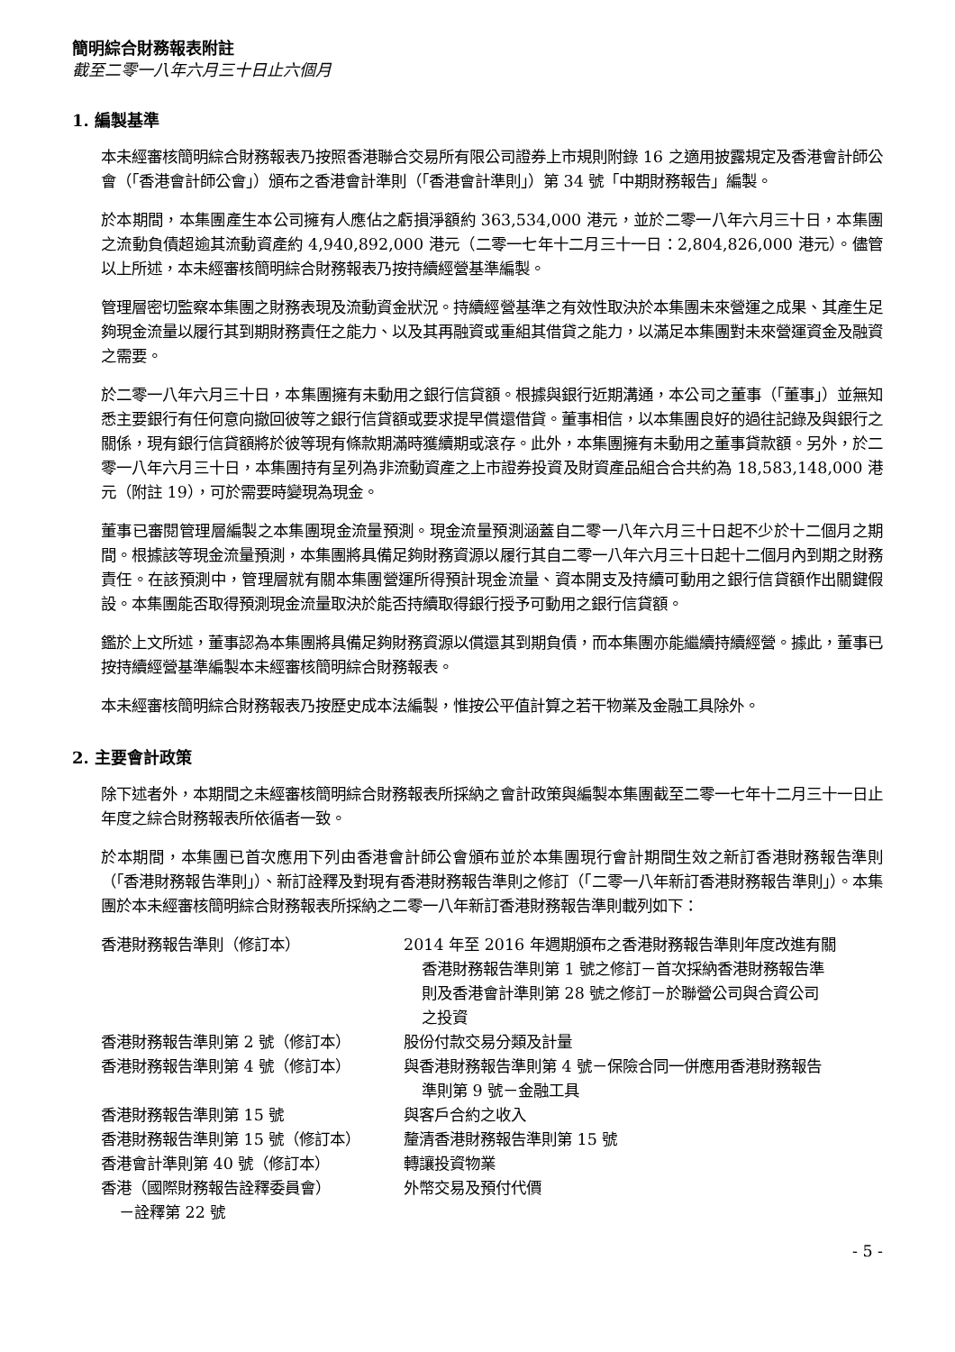簡明綜合財務報表附註
截至二零一八年六月三十日止六個月
1. 編製基準
本未經審核簡明綜合財務報表乃按照香港聯合交易所有限公司證券上市規則附錄 16 之適用披露規定及香港會計師公會（「香港會計師公會」）頒布之香港會計準則（「香港會計準則」）第 34 號「中期財務報告」編製。
於本期間，本集團產生本公司擁有人應佔之虧損淨額約 363,534,000 港元，並於二零一八年六月三十日，本集團之流動負債超逾其流動資產約 4,940,892,000 港元（二零一七年十二月三十一日：2,804,826,000 港元）。儘管以上所述，本未經審核簡明綜合財務報表乃按持續經營基準編製。
管理層密切監察本集團之財務表現及流動資金狀況。持續經營基準之有效性取決於本集團未來營運之成果、其產生足夠現金流量以履行其到期財務責任之能力、以及其再融資或重組其借貸之能力，以滿足本集團對未來營運資金及融資之需要。
於二零一八年六月三十日，本集團擁有未動用之銀行信貸額。根據與銀行近期溝通，本公司之董事（「董事」）並無知悉主要銀行有任何意向撤回彼等之銀行信貸額或要求提早償還借貸。董事相信，以本集團良好的過往記錄及與銀行之關係，現有銀行信貸額將於彼等現有條款期滿時獲續期或滾存。此外，本集團擁有未動用之董事貸款額。另外，於二零一八年六月三十日，本集團持有呈列為非流動資產之上市證券投資及財資產品組合合共約為 18,583,148,000 港元（附註 19），可於需要時變現為現金。
董事已審閱管理層編製之本集團現金流量預測。現金流量預測涵蓋自二零一八年六月三十日起不少於十二個月之期間。根據該等現金流量預測，本集團將具備足夠財務資源以履行其自二零一八年六月三十日起十二個月內到期之財務責任。在該預測中，管理層就有關本集團營運所得預計現金流量、資本開支及持續可動用之銀行信貸額作出關鍵假設。本集團能否取得預測現金流量取決於能否持續取得銀行授予可動用之銀行信貸額。
鑑於上文所述，董事認為本集團將具備足夠財務資源以償還其到期負債，而本集團亦能繼續持續經營。據此，董事已按持續經營基準編製本未經審核簡明綜合財務報表。
本未經審核簡明綜合財務報表乃按歷史成本法編製，惟按公平值計算之若干物業及金融工具除外。
2. 主要會計政策
除下述者外，本期間之未經審核簡明綜合財務報表所採納之會計政策與編製本集團截至二零一七年十二月三十一日止年度之綜合財務報表所依循者一致。
於本期間，本集團已首次應用下列由香港會計師公會頒布並於本集團現行會計期間生效之新訂香港財務報告準則（「香港財務報告準則」）、新訂詮釋及對現有香港財務報告準則之修訂（「二零一八年新訂香港財務報告準則」）。本集團於本未經審核簡明綜合財務報表所採納之二零一八年新訂香港財務報告準則載列如下：
| 香港財務報告準則（修訂本） | 2014 年至 2016 年週期頒布之香港財務報告準則年度改進有關 香港財務報告準則第 1 號之修訂－首次採納香港財務報告準 則及香港會計準則第 28 號之修訂－於聯營公司與合資公司 之投資 |
| 香港財務報告準則第 2 號（修訂本） | 股份付款交易分類及計量 |
| 香港財務報告準則第 4 號（修訂本） | 與香港財務報告準則第 4 號－保險合同一併應用香港財務報告 準則第 9 號－金融工具 |
| 香港財務報告準則第 15 號 | 與客戶合約之收入 |
| 香港財務報告準則第 15 號（修訂本） | 釐清香港財務報告準則第 15 號 |
| 香港會計準則第 40 號（修訂本） | 轉讓投資物業 |
| 香港（國際財務報告詮釋委員會） －詮釋第 22 號 | 外幣交易及預付代價 |
- 5 -